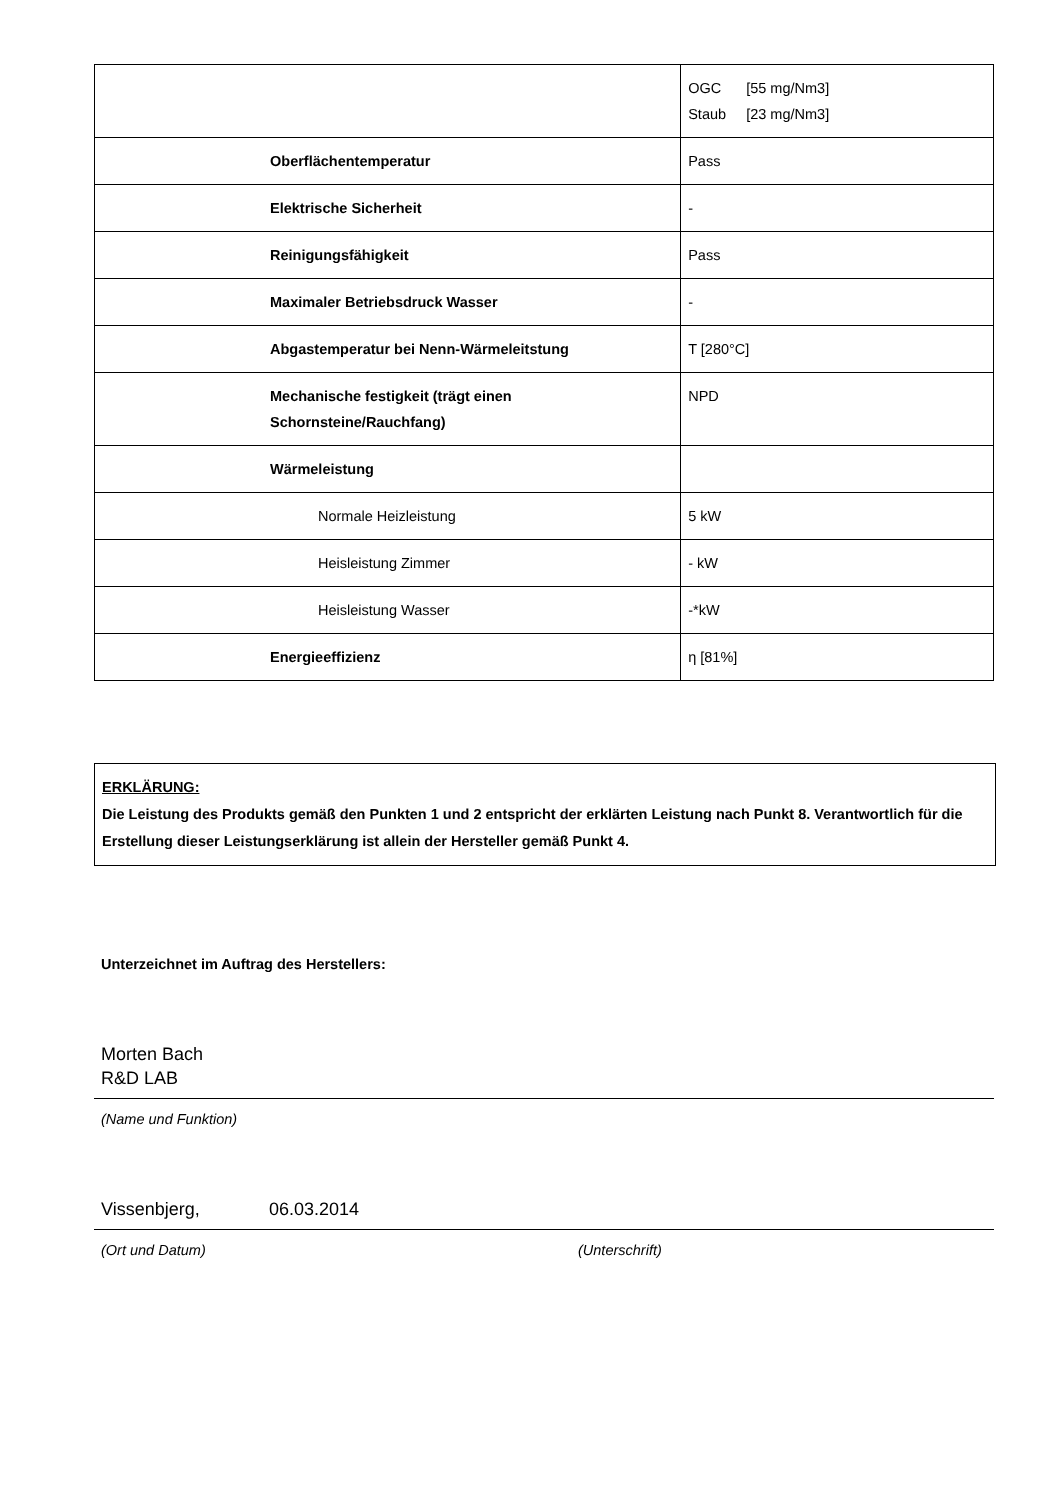| | OGC [55 mg/Nm3] Staub [23 mg/Nm3] |
| Oberflächentemperatur | Pass |
| Elektrische Sicherheit | - |
| Reinigungsfähigkeit | Pass |
| Maximaler Betriebsdruck Wasser | - |
| Abgastemperatur bei Nenn-Wärmeleitstung | T [280°C] |
| Mechanische festigkeit (trägt einen Schornsteine/Rauchfang) | NPD |
| Wärmeleistung | |
| Normale Heizleistung | 5 kW |
| Heisleistung Zimmer | - kW |
| Heisleistung Wasser | -*kW |
| Energieeffizienz | η [81%] |
ERKLÄRUNG:
Die Leistung des Produkts gemäß den Punkten 1 und 2 entspricht der erklärten Leistung nach Punkt 8. Verantwortlich für die Erstellung dieser Leistungserklärung ist allein der Hersteller gemäß Punkt 4.
Unterzeichnet im Auftrag des Herstellers:
Morten Bach
R&D LAB
(Name und Funktion)
Vissenbjerg, 06.03.2014
(Ort und Datum) (Unterschrift)